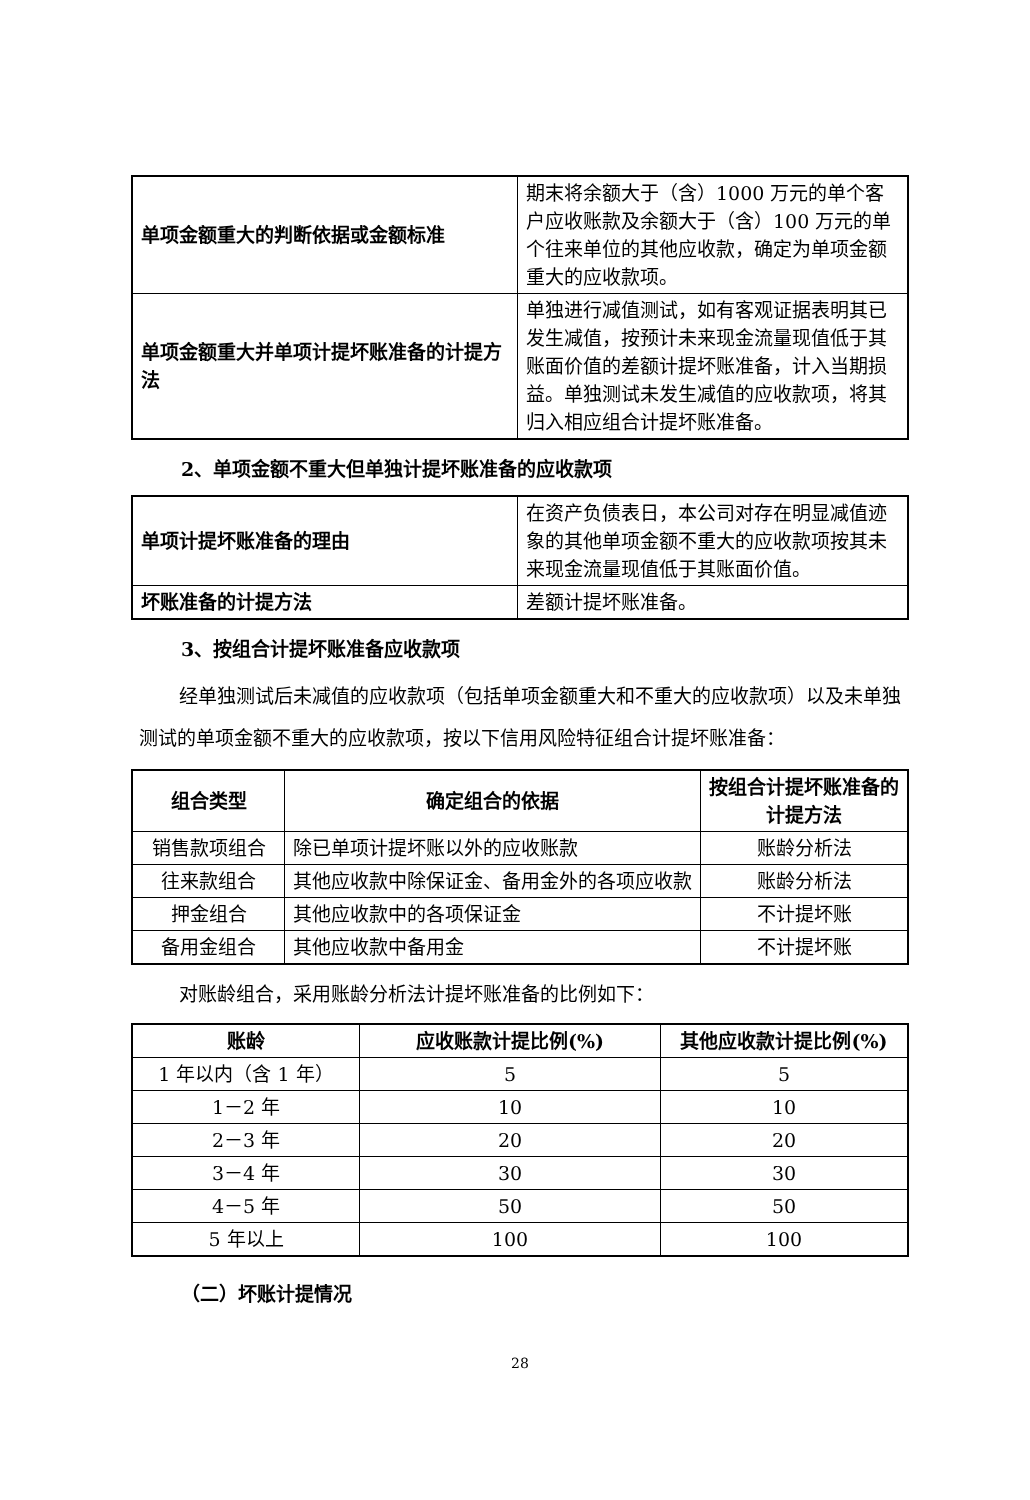| 单项金额重大的判断依据或金额标准 | 期末将余额大于（含）1000 万元的单个客户应收账款及余额大于（含）100 万元的单个往来单位的其他应收款，确定为单项金额重大的应收款项。 |
| 单项金额重大并单项计提坏账准备的计提方法 | 单独进行减值测试，如有客观证据表明其已发生减值，按预计未来现金流量现值低于其账面价值的差额计提坏账准备，计入当期损益。单独测试未发生减值的应收款项，将其归入相应组合计提坏账准备。 |
2、单项金额不重大但单独计提坏账准备的应收款项
| 单项计提坏账准备的理由 | 在资产负债表日，本公司对存在明显减值迹象的其他单项金额不重大的应收款项按其未来现金流量现值低于其账面价值。 |
| 坏账准备的计提方法 | 差额计提坏账准备。 |
3、按组合计提坏账准备应收款项
经单独测试后未减值的应收款项（包括单项金额重大和不重大的应收款项）以及未单独测试的单项金额不重大的应收款项，按以下信用风险特征组合计提坏账准备：
| 组合类型 | 确定组合的依据 | 按组合计提坏账准备的计提方法 |
| --- | --- | --- |
| 销售款项组合 | 除已单项计提坏账以外的应收账款 | 账龄分析法 |
| 往来款组合 | 其他应收款中除保证金、备用金外的各项应收款 | 账龄分析法 |
| 押金组合 | 其他应收款中的各项保证金 | 不计提坏账 |
| 备用金组合 | 其他应收款中备用金 | 不计提坏账 |
对账龄组合，采用账龄分析法计提坏账准备的比例如下：
| 账龄 | 应收账款计提比例(%) | 其他应收款计提比例(%) |
| --- | --- | --- |
| 1 年以内（含 1 年） | 5 | 5 |
| 1－2 年 | 10 | 10 |
| 2－3 年 | 20 | 20 |
| 3－4 年 | 30 | 30 |
| 4－5 年 | 50 | 50 |
| 5 年以上 | 100 | 100 |
（二）坏账计提情况
28